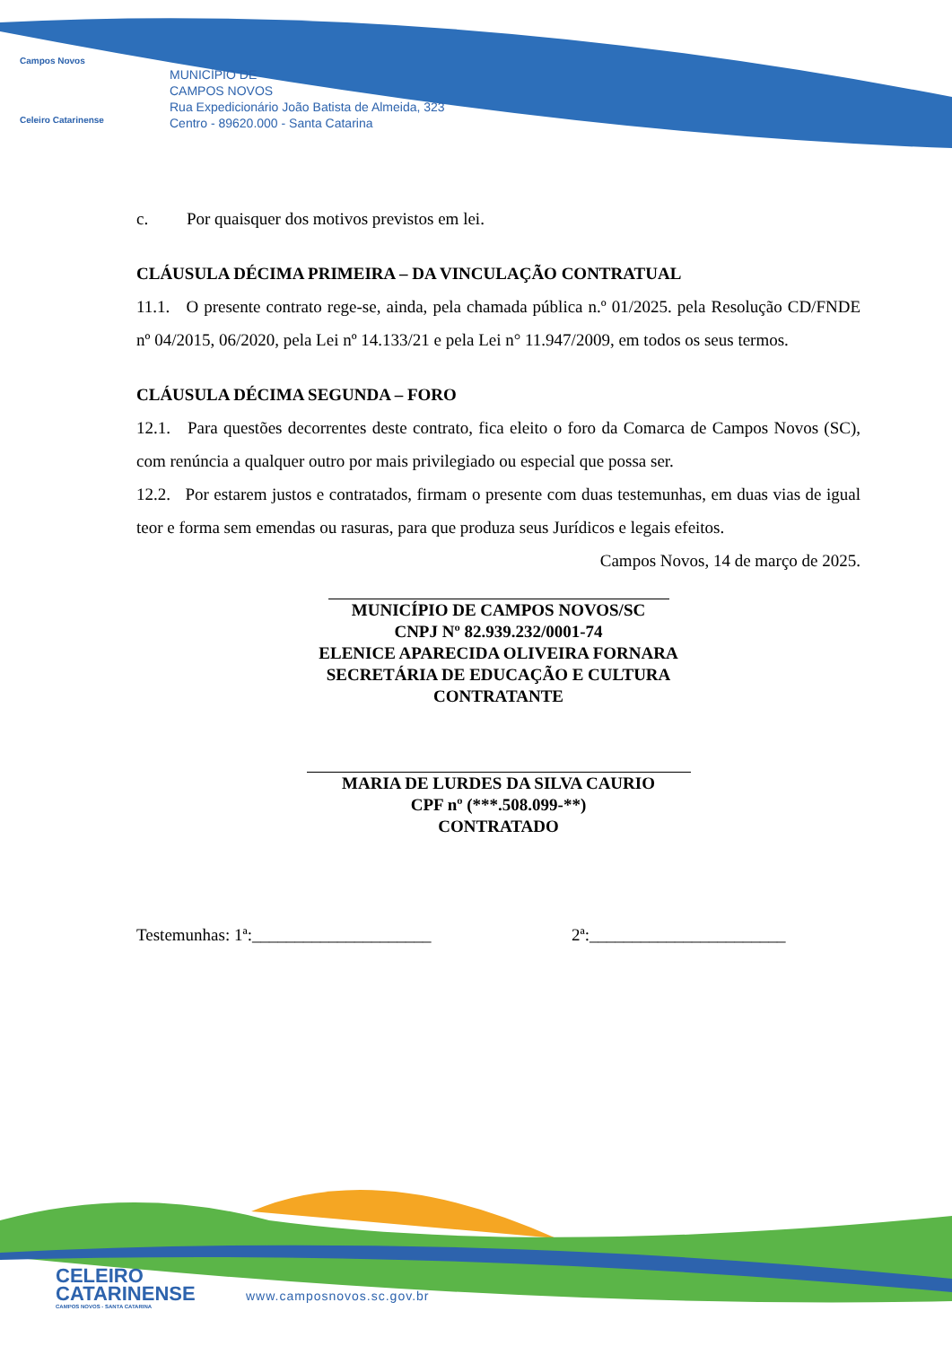Campos Novos
Celeiro Catarinense
MUNICÍPIO DE
CAMPOS NOVOS
Rua Expedicionário João Batista de Almeida, 323
Centro - 89620.000 - Santa Catarina
c. Por quaisquer dos motivos previstos em lei.
CLÁUSULA DÉCIMA PRIMEIRA – DA VINCULAÇÃO CONTRATUAL
11.1. O presente contrato rege-se, ainda, pela chamada pública n.º 01/2025. pela Resolução CD/FNDE nº 04/2015, 06/2020, pela Lei nº 14.133/21 e pela Lei n° 11.947/2009, em todos os seus termos.
CLÁUSULA DÉCIMA SEGUNDA – FORO
12.1. Para questões decorrentes deste contrato, fica eleito o foro da Comarca de Campos Novos (SC), com renúncia a qualquer outro por mais privilegiado ou especial que possa ser.
12.2. Por estarem justos e contratados, firmam o presente com duas testemunhas, em duas vias de igual teor e forma sem emendas ou rasuras, para que produza seus Jurídicos e legais efeitos.
Campos Novos, 14 de março de 2025.
MUNICÍPIO DE CAMPOS NOVOS/SC
CNPJ Nº 82.939.232/0001-74
ELENICE APARECIDA OLIVEIRA FORNARA
SECRETÁRIA DE EDUCAÇÃO E CULTURA
CONTRATANTE
MARIA DE LURDES DA SILVA CAURIO
CPF nº (***.508.099-**)
CONTRATADO
Testemunhas: 1ª:_____________________ 2ª:_______________________
CELEIRO
CATARINENSE
CAMPOS NOVOS - SANTA CATARINA
www.camposnovos.sc.gov.br